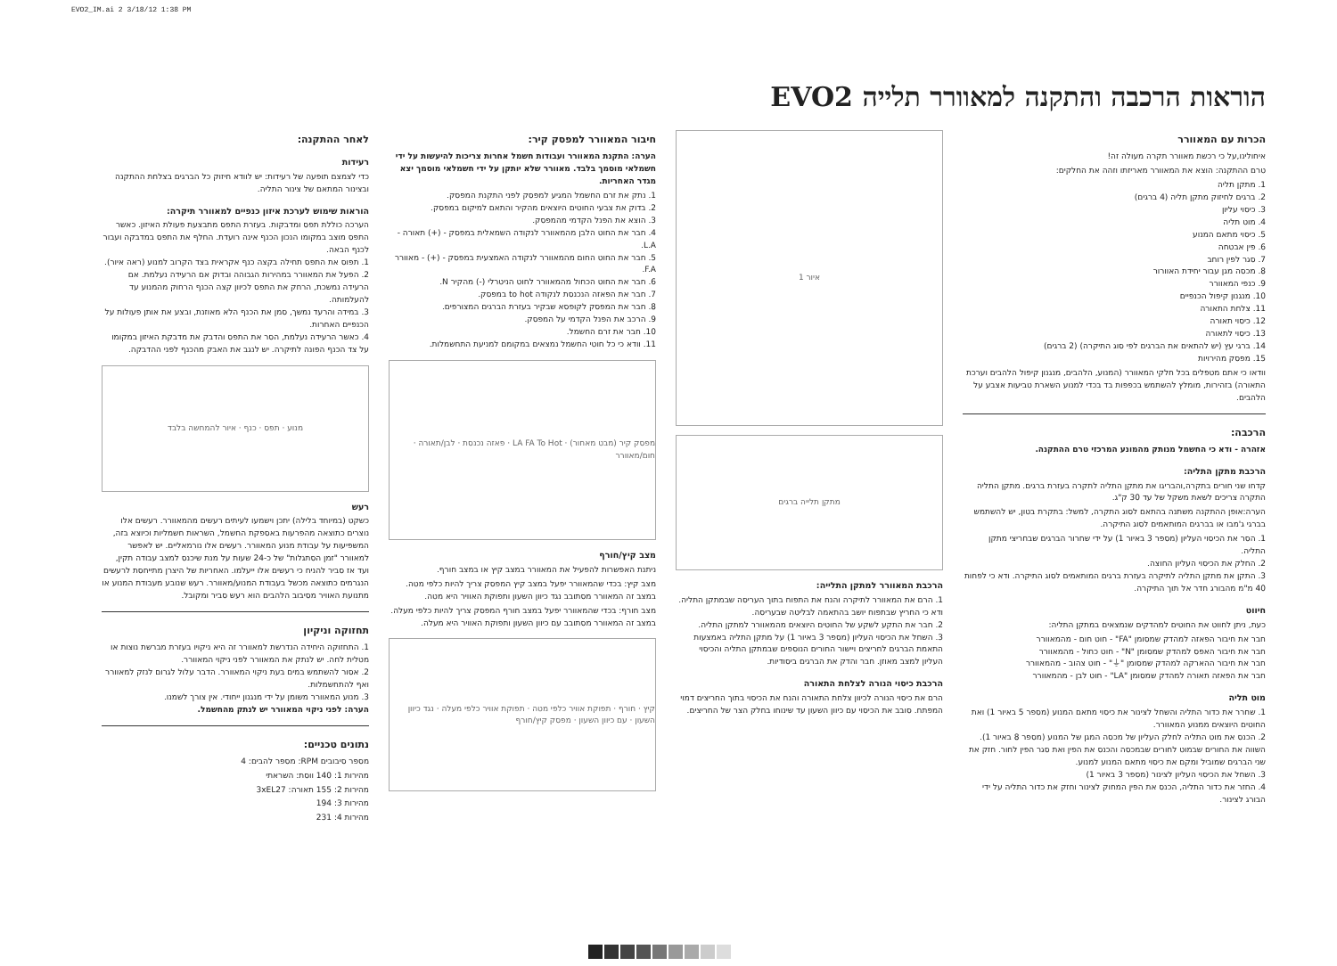EVO2_IM.ai 2 3/18/12 1:38 PM
הוראות הרכבה והתקנה למאוורר תלייה EVO2
הכרות עם המאוורר
איחולינו,על כי רכשת מאוורר תקרה מעולה זה!
טרם ההתקנה: הוצא את המאוורר מאריזתו וזהה את החלקים:
1. מתקן תליה
2. ברגים לחיזוק מתקן תליה (4 ברגים)
3. כיסוי עליון
4. מוט תליה
5. כיסוי מתאם המנוע
6. פין אבטחה
7. סגר לפין רוחב
8. מכסה מגן עבור יחידת האוורור
9. כנפי המאוורר
10. מנגנון קיפול הכנפיים
11. צלחת התאורה
12. כיסוי תאורה
13. כיסוי לתאורה
14. ברגי עץ (יש להתאים את הברגים לפי סוג התיקרה) (2 ברגים)
15. מפסק מהירויות
וודאו כי אתם מטפלים בכל חלקי המאוורר (המנוע, הלהבים, מנגנון קיפול הלהבים וערכת התאורה) בזהירות, מומלץ להשתמש בכפפות בד בכדי למנוע השארת טביעות אצבע על הלהבים.
הרכבה:
אזהרה - ודא כי החשמל מנותק מהמונע המרכזי טרם ההתקנה.
הרכבת מתקן התליה:
קדחו שני חורים בתקרה,והבריגו את מתקן התליה לתקרה בעזרת ברגים. מתקן התליה התקרה צריכים לשאת משקל של עד 30 ק"ג.
הערה:אופן ההתקנה משתנה בהתאם לסוג התקרה, למשל: בתקרת בטון, יש להשתמש בברגי ג'מבו או בברגים המותאמים לסוג התיקרה.
1. הסר את הכיסוי העליון (מספר 3 באיור 1) על ידי שחרור הברגים שבחריצי מתקן התליה.
2. החלק את הכיסוי העליון החוצה.
3. התקן את מתקן התליה לתיקרה בעזרת ברגים המותאמים לסוג התיקרה. ודא כי לפחות 40 מ"מ מהבורג חדר אל תוך התיקרה.
חיווט
כעת, ניתן לחווט את החוטים למהדקים שנמצאים במתקן התליה:
חבר את חיבור הפאזה למהדק שמסומן "FA" - חוט חום - מהמאוורר
חבר את חיבור האפס למהדק שמסומן "N" - חוט כחול - מהמאוורר
חבר את חיבור ההארקה למהדק שמסומן "⏚" - חוט צהוב - מהמאוורר
חבר את הפאזה תאורה למהדק שמסומן "LA" - חוט לבן - מהמאוורר
מוט תליה
1. שחרר את כדור התליה והשחל לצינור את כיסוי מתאם המנוע (מספר 5 באיור 1) ואת החוטים היוצאים ממנוע המאוורר.
2. הכנס את מוט התליה לחלק העליון של מכסה המגן של המנוע (מספר 8 באיור 1). השווה את החורים שבמוט לחורים שבמכסה והכנס את הפין ואת סגר הפין לחור. חזק את שני הברגים שמוביל ומקם את כיסוי מתאם המנוע למנוע.
3. השחל את הכיסוי העליון לצינור (מספר 3 באיור 1)
4. החזר את כדור התליה, הכנס את הפין המחוק לצינור וחזק את כדור התליה על ידי הבורג לצינור.
איור 1
מתקן תלייה ברגים
הרכבת המאוורר למתקן התלייה:
1. הרם את המאוורר לתיקרה והנח את התפוח בתוך העריסה שבמתקן התליה. ודא כי החריץ שבתפוח יושב בהתאמה לבליטה שבעריסה.
2. חבר את התקע לשקע של החוטים היוצאים מהמאוורר למתקן התליה.
3. השחל את הכיסוי העליון (מספר 3 באיור 1) על מתקן התליה באמצעות התאמת הברגים לחריצים ויישור החורים הנוספים שבמתקן התליה והכיסוי העליון למצב מאוזן. חבר והדק את הברגים ביסודיות.
הרכבת כיסוי הנורה לצלחת התאורה
הרם את כיסוי הנורה לכיוון צלחת התאורה והנח את הכיסוי בתוך החריצים דמוי המפתח. סובב את הכיסוי עם כיוון השעון עד שינוחו בחלק הצר של החריצים.
חיבור המאוורר למפסק קיר:
הערה: התקנת המאוורר ועבודות חשמל אחרות צריכות להיעשות על ידי חשמלאי מוסמך בלבד. מאוורר שלא יותקן על ידי חשמלאי מוסמך יצא מגדר האחריות.
1. נתק את זרם החשמל המגיע למפסק לפני התקנת המפסק.
2. בדוק את צבעי החוטים היוצאים מהקיר והתאם למיקום במפסק.
3. הוצא את הפנל הקדמי מהמפסק.
4. חבר את החוט הלבן מהמאוורר לנקודה השמאלית במפסק - (+) תאורה - L.A.
5. חבר את החוט החום מהמאוורר לנקודה האמצעית במפסק - (+) - מאוורר F.A.
6. חבר את החוט הכחול מהמאוורר לחוט הניטרלי (-) מהקיר N.
7. חבר את הפאזה הנכנסת לנקודה to hot במפסק.
8. חבר את המפסק לקופסא שבקיר בעזרת הברגים המצורפים.
9. הרכב את הפנל הקדמי על המפסק.
10. חבר את זרם החשמל.
11. וודא כי כל חוטי החשמל נמצאים במקומם למניעת התחשמלות.
מפסק קיר (מבט מאחור) · LA FA To Hot · פאזה נכנסת · לבן/תאורה · חום/מאוורר
מצב קיץ/חורף
ניתנת האפשרות להפעיל את המאוורר במצב קיץ או במצב חורף.
מצב קיץ: בכדי שהמאוורר יפעל במצב קיץ המפסק צריך להיות כלפי מטה. במצב זה המאוורר מסתובב נגד כיוון השעון ותפוקת האוויר היא מטה.
מצב חורף: בכדי שהמאוורר יפעל במצב חורף המפסק צריך להיות כלפי מעלה. במצב זה המאוורר מסתובב עם כיוון השעון ותפוקת האוויר היא מעלה.
קיץ · חורף · תפוקת אוויר כלפי מטה · תפוקת אוויר כלפי מעלה · נגד כיוון השעון · עם כיוון השעון · מפסק קיץ/חורף
לאחר ההתקנה:
רעידות
כדי לצמצם תופעה של רעידות: יש לוודא חיזוק כל הברגים בצלחת ההתקנה ובצינור המתאם של צינור התליה.
הוראות שימוש לערכת איזון כנפיים למאוורר תיקרה:
הערכה כוללת תפס ומדבקות. בעזרת התפס מתבצעת פעולת האיזון. כאשר התפס מוצב במקומו הנכון הכנף אינה רועדת. החלף את התפס במדבקה ועבור לכנף הבאה.
1. תפוס את התפס תחילה בקצה כנף אקראית בצד הקרוב למנוע (ראה איור).
2. הפעל את המאוורר במהירות הגבוהה ובדוק אם הרעידה נעלמת. אם הרעידה נמשכת, הרחק את התפס לכיוון קצה הכנף הרחוק מהמנוע עד להעלמותה.
3. במידה והרעד נמשך, סמן את הכנף הלא מאוזנת, ובצע את אותן פעולות על הכנפיים האחרות.
4. כאשר הרעידה נעלמת, הסר את התפס והדבק את מדבקת האיזון במקומו על צד הכנף הפונה לתיקרה. יש לנגב את האבק מהכנף לפני ההדבקה.
מנוע · תפס · כנף · איור להמחשה בלבד
רעש
כשקט (במיוחד בלילה) יתכן וישמעו לעיתים רעשים מהמאוורר. רעשים אלו נוצרים כתוצאה מהפרעות באספקת החשמל, השראות חשמליות וכיוצא בזה, המשפיעות על עבודת מנוע המאוורר. רעשים אלו נורמאליים. יש לאפשר למאוורר "זמן הסתגלות" של כ-24 שעות על מנת שיכנס למצב עבודה תקין, ועד אז סביר להניח כי רעשים אלו ייעלמו. האחריות של היצרן מתייחסת לרעשים הנגרמים כתוצאה מכשל בעבודת המנוע/מאוורר. רעש שנובע מעבודת המנוע או מתנועת האוויר מסיבוב הלהבים הוא רעש סביר ומקובל.
תחזוקה וניקיון
1. התחזוקה היחידה הנדרשת למאוורר זה היא ניקויו בעזרת מברשת נוצות או מטלית לחה. יש לנתק את המאוורר לפני ניקוי המאוורר.
2. אסור להשתמש במים בעת ניקוי המאוורר. הדבר עלול לגרום לנזק למאוורר ואף להתחשמלות.
3. מנוע המאוורר משומן על ידי מנגנון ייחודי. אין צורך לשמנו.
הערה: לפני ניקוי המאוורר יש לנתק מהחשמל.
נתונים טכניים:
מספר סיבובים RPM: מספר להבים: 4
מהירות 1: 140 ווסת: השראתי
מהירות 2: 155 תאורה: 3xEL27
מהירות 3: 194
מהירות 4: 231